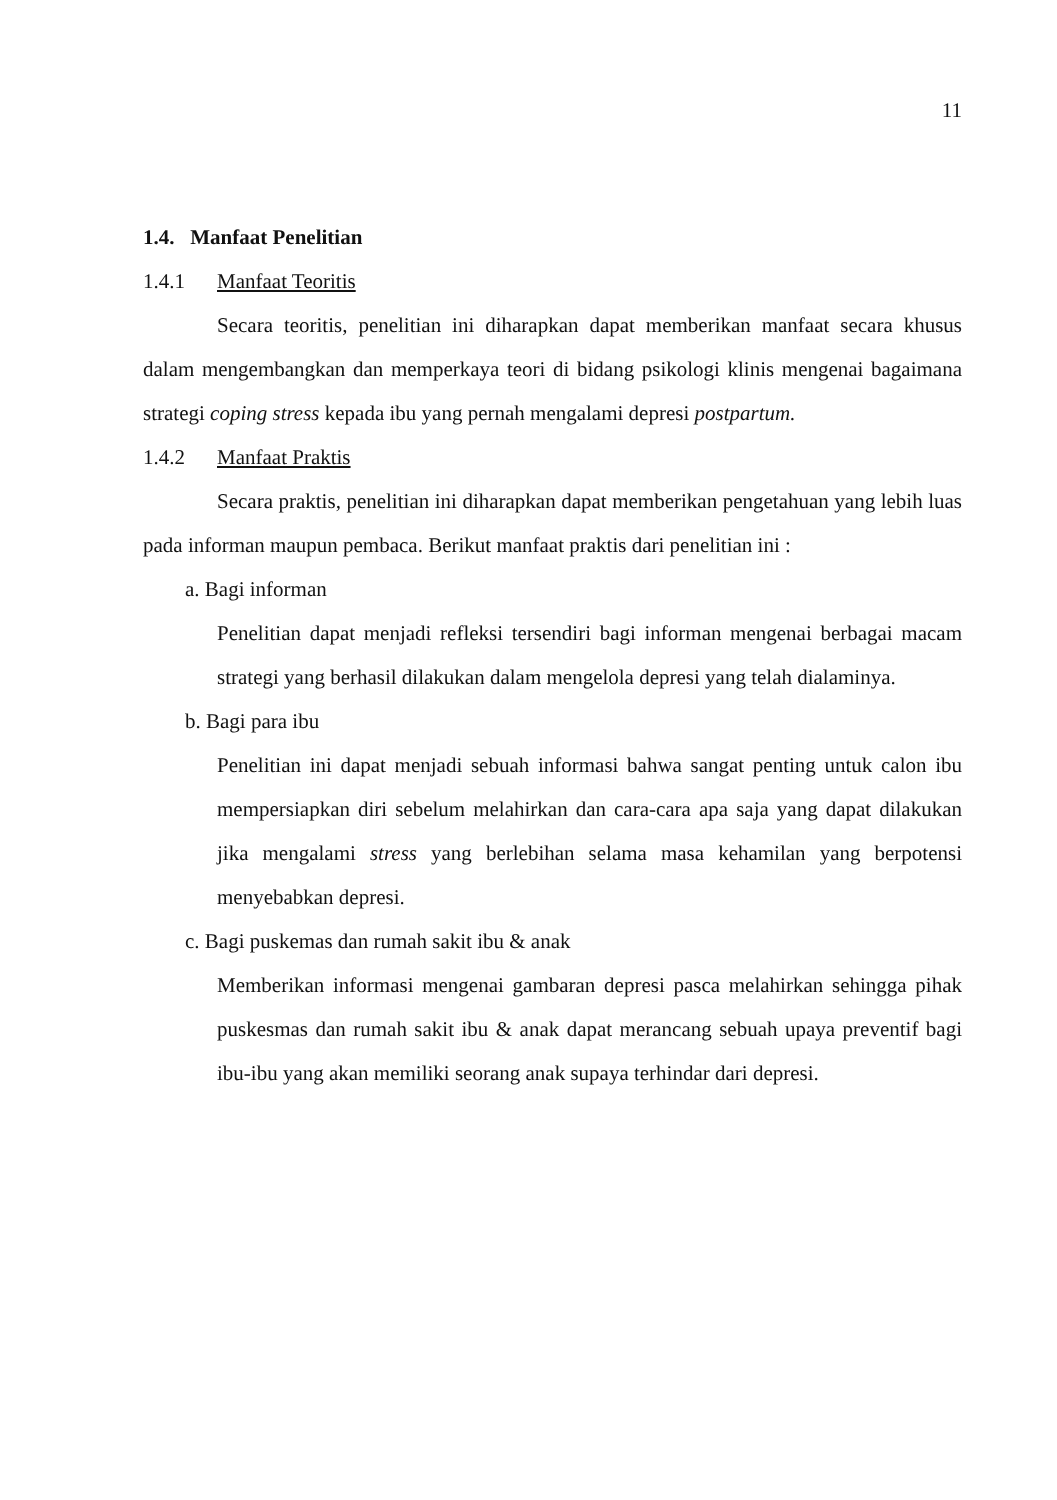11
1.4. Manfaat Penelitian
1.4.1 Manfaat Teoritis
Secara teoritis, penelitian ini diharapkan dapat memberikan manfaat secara khusus dalam mengembangkan dan memperkaya teori di bidang psikologi klinis mengenai bagaimana strategi coping stress kepada ibu yang pernah mengalami depresi postpartum.
1.4.2 Manfaat Praktis
Secara praktis, penelitian ini diharapkan dapat memberikan pengetahuan yang lebih luas pada informan maupun pembaca. Berikut manfaat praktis dari penelitian ini :
a. Bagi informan
Penelitian dapat menjadi refleksi tersendiri bagi informan mengenai berbagai macam strategi yang berhasil dilakukan dalam mengelola depresi yang telah dialaminya.
b. Bagi para ibu
Penelitian ini dapat menjadi sebuah informasi bahwa sangat penting untuk calon ibu mempersiapkan diri sebelum melahirkan dan cara-cara apa saja yang dapat dilakukan jika mengalami stress yang berlebihan selama masa kehamilan yang berpotensi menyebabkan depresi.
c. Bagi puskemas dan rumah sakit ibu & anak
Memberikan informasi mengenai gambaran depresi pasca melahirkan sehingga pihak puskesmas dan rumah sakit ibu & anak dapat merancang sebuah upaya preventif bagi ibu-ibu yang akan memiliki seorang anak supaya terhindar dari depresi.